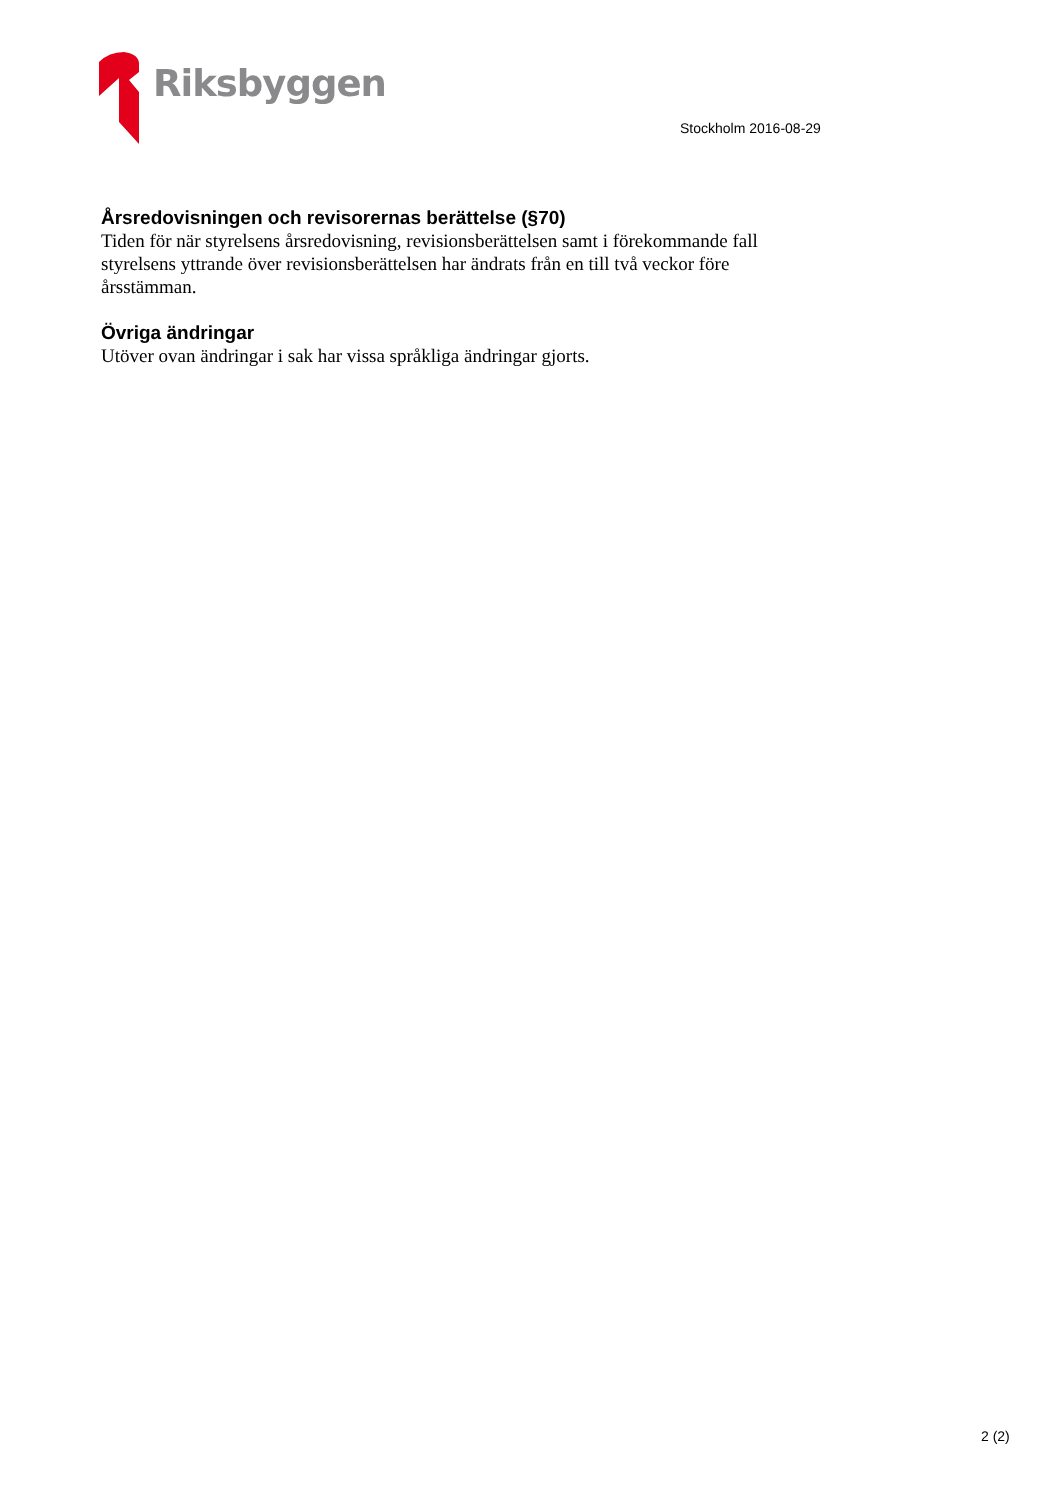Riksbyggen
Stockholm 2016-08-29
Årsredovisningen och revisorernas berättelse (§70)
Tiden för när styrelsens årsredovisning, revisionsberättelsen samt i förekommande fall styrelsens yttrande över revisionsberättelsen har ändrats från en till två veckor före årsstämman.
Övriga ändringar
Utöver ovan ändringar i sak har vissa språkliga ändringar gjorts.
2 (2)